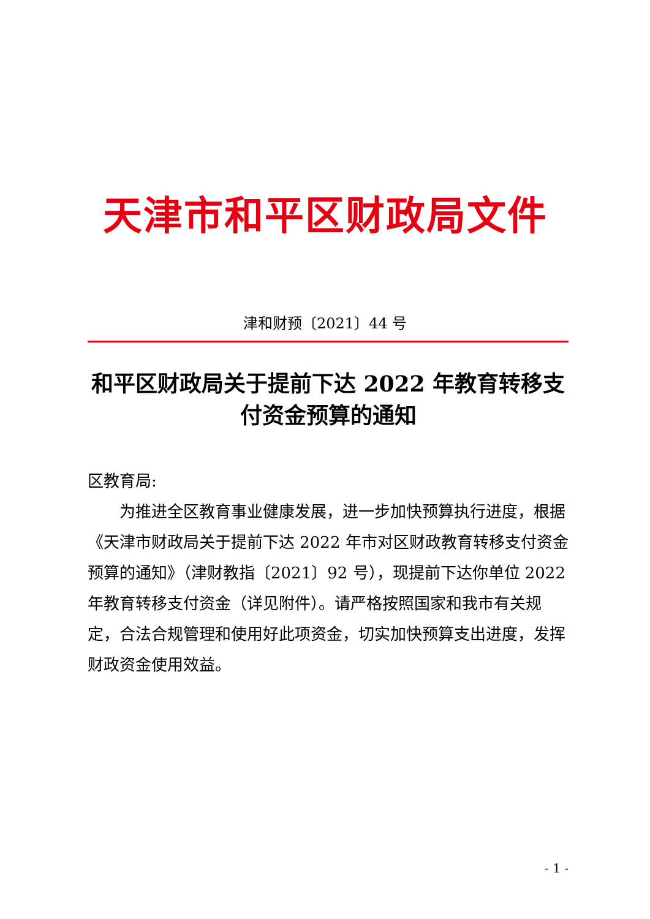天津市和平区财政局文件
津和财预〔2021〕44 号
和平区财政局关于提前下达 2022 年教育转移支付资金预算的通知
区教育局:
为推进全区教育事业健康发展，进一步加快预算执行进度，根据《天津市财政局关于提前下达 2022 年市对区财政教育转移支付资金预算的通知》（津财教指〔2021〕92 号），现提前下达你单位 2022 年教育转移支付资金（详见附件）。请严格按照国家和我市有关规定，合法合规管理和使用好此项资金，切实加快预算支出进度，发挥财政资金使用效益。
- 1 -